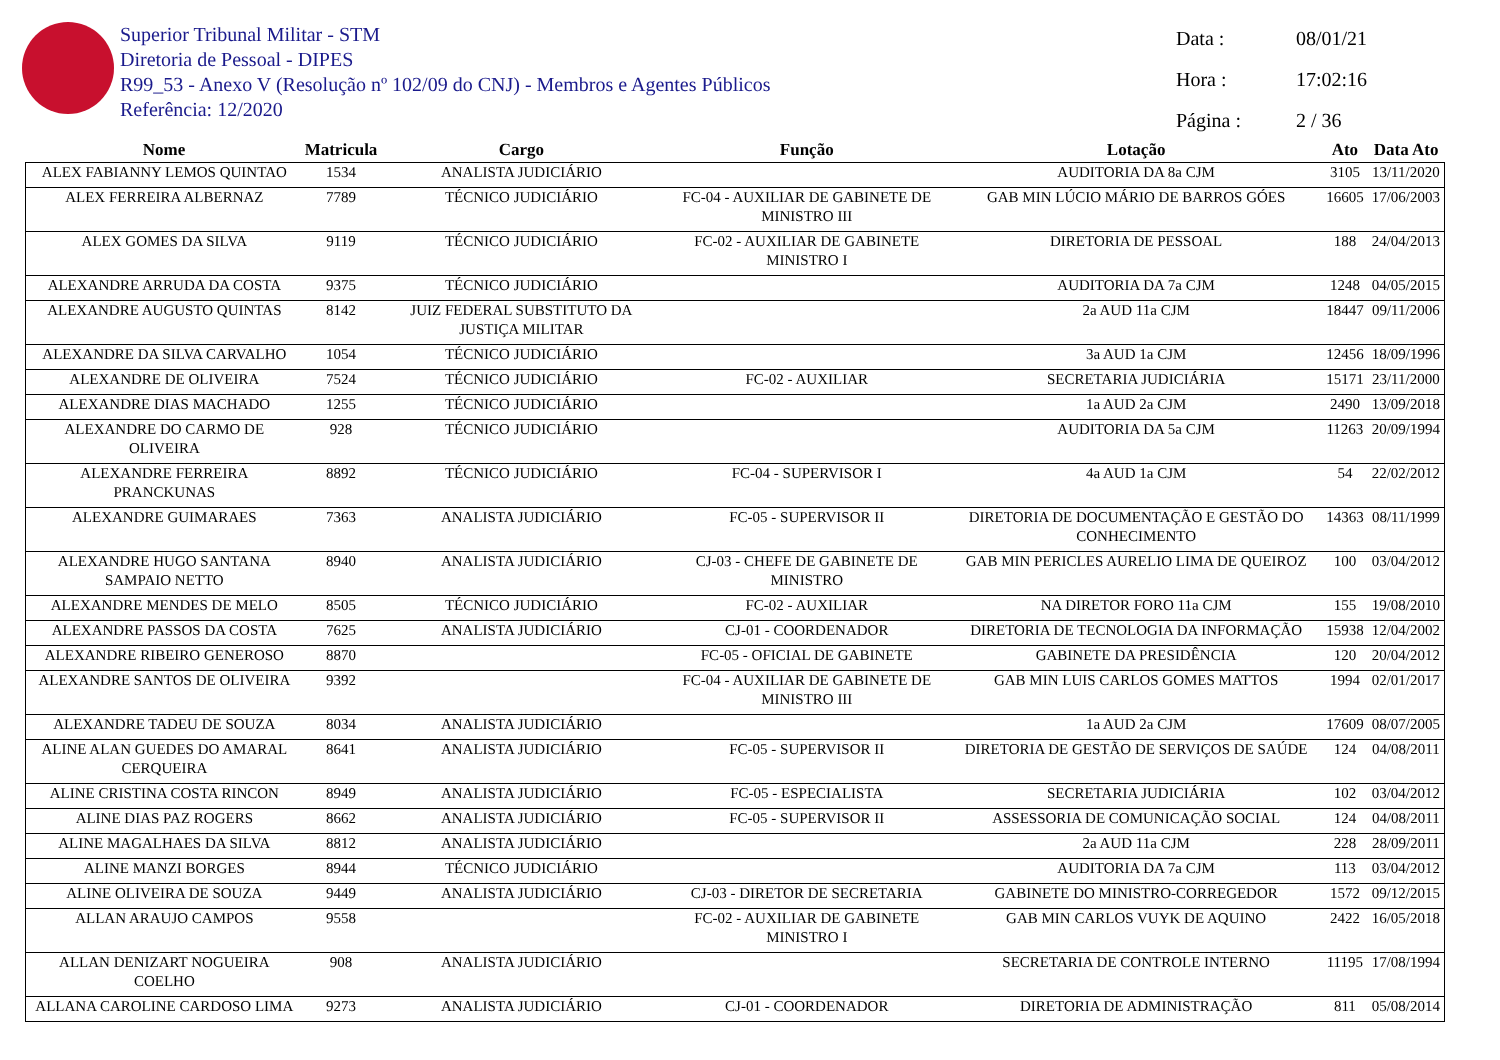Superior Tribunal Militar - STM
Diretoria de Pessoal - DIPES
R99_53 - Anexo V (Resolução nº 102/09 do CNJ) - Membros e Agentes Públicos
Referência: 12/2020
Data : 08/01/21
Hora : 17:02:16
Página : 2 / 36
| Nome | Matricula | Cargo | Função | Lotação | Ato | Data Ato |
| --- | --- | --- | --- | --- | --- | --- |
| ALEX FABIANNY LEMOS QUINTAO | 1534 | ANALISTA JUDICIÁRIO | | AUDITORIA DA 8a CJM | 3105 | 13/11/2020 |
| ALEX FERREIRA ALBERNAZ | 7789 | TÉCNICO JUDICIÁRIO | FC-04 - AUXILIAR DE GABINETE DE MINISTRO III | GAB MIN LÚCIO MÁRIO DE BARROS GÓES | 16605 | 17/06/2003 |
| ALEX GOMES DA SILVA | 9119 | TÉCNICO JUDICIÁRIO | FC-02 - AUXILIAR DE GABINETE MINISTRO I | DIRETORIA DE PESSOAL | 188 | 24/04/2013 |
| ALEXANDRE ARRUDA DA COSTA | 9375 | TÉCNICO JUDICIÁRIO | | AUDITORIA DA 7a CJM | 1248 | 04/05/2015 |
| ALEXANDRE AUGUSTO QUINTAS | 8142 | JUIZ FEDERAL SUBSTITUTO DA JUSTIÇA MILITAR | | 2a AUD 11a CJM | 18447 | 09/11/2006 |
| ALEXANDRE DA SILVA CARVALHO | 1054 | TÉCNICO JUDICIÁRIO | | 3a AUD 1a CJM | 12456 | 18/09/1996 |
| ALEXANDRE DE OLIVEIRA | 7524 | TÉCNICO JUDICIÁRIO | FC-02 - AUXILIAR | SECRETARIA JUDICIÁRIA | 15171 | 23/11/2000 |
| ALEXANDRE DIAS MACHADO | 1255 | TÉCNICO JUDICIÁRIO | | 1a AUD 2a CJM | 2490 | 13/09/2018 |
| ALEXANDRE DO CARMO DE OLIVEIRA | 928 | TÉCNICO JUDICIÁRIO | | AUDITORIA DA 5a CJM | 11263 | 20/09/1994 |
| ALEXANDRE FERREIRA PRANCKUNAS | 8892 | TÉCNICO JUDICIÁRIO | FC-04 - SUPERVISOR I | 4a AUD 1a CJM | 54 | 22/02/2012 |
| ALEXANDRE GUIMARAES | 7363 | ANALISTA JUDICIÁRIO | FC-05 - SUPERVISOR II | DIRETORIA DE DOCUMENTAÇÃO E GESTÃO DO CONHECIMENTO | 14363 | 08/11/1999 |
| ALEXANDRE HUGO SANTANA SAMPAIO NETTO | 8940 | ANALISTA JUDICIÁRIO | CJ-03 - CHEFE DE GABINETE DE MINISTRO | GAB MIN PERICLES AURELIO LIMA DE QUEIROZ | 100 | 03/04/2012 |
| ALEXANDRE MENDES DE MELO | 8505 | TÉCNICO JUDICIÁRIO | FC-02 - AUXILIAR | NA DIRETOR FORO 11a CJM | 155 | 19/08/2010 |
| ALEXANDRE PASSOS DA COSTA | 7625 | ANALISTA JUDICIÁRIO | CJ-01 - COORDENADOR | DIRETORIA DE TECNOLOGIA DA INFORMAÇÃO | 15938 | 12/04/2002 |
| ALEXANDRE RIBEIRO GENEROSO | 8870 | | FC-05 - OFICIAL DE GABINETE | GABINETE DA PRESIDÊNCIA | 120 | 20/04/2012 |
| ALEXANDRE SANTOS DE OLIVEIRA | 9392 | | FC-04 - AUXILIAR DE GABINETE DE MINISTRO III | GAB MIN LUIS CARLOS GOMES MATTOS | 1994 | 02/01/2017 |
| ALEXANDRE TADEU DE SOUZA | 8034 | ANALISTA JUDICIÁRIO | | 1a AUD 2a CJM | 17609 | 08/07/2005 |
| ALINE ALAN GUEDES DO AMARAL CERQUEIRA | 8641 | ANALISTA JUDICIÁRIO | FC-05 - SUPERVISOR II | DIRETORIA DE GESTÃO DE SERVIÇOS DE SAÚDE | 124 | 04/08/2011 |
| ALINE CRISTINA COSTA RINCON | 8949 | ANALISTA JUDICIÁRIO | FC-05 - ESPECIALISTA | SECRETARIA JUDICIÁRIA | 102 | 03/04/2012 |
| ALINE DIAS PAZ ROGERS | 8662 | ANALISTA JUDICIÁRIO | FC-05 - SUPERVISOR II | ASSESSORIA DE COMUNICAÇÃO SOCIAL | 124 | 04/08/2011 |
| ALINE MAGALHAES DA SILVA | 8812 | ANALISTA JUDICIÁRIO | | 2a AUD 11a CJM | 228 | 28/09/2011 |
| ALINE MANZI BORGES | 8944 | TÉCNICO JUDICIÁRIO | | AUDITORIA DA 7a CJM | 113 | 03/04/2012 |
| ALINE OLIVEIRA DE SOUZA | 9449 | ANALISTA JUDICIÁRIO | CJ-03 - DIRETOR DE SECRETARIA | GABINETE DO MINISTRO-CORREGEDOR | 1572 | 09/12/2015 |
| ALLAN ARAUJO CAMPOS | 9558 | | FC-02 - AUXILIAR DE GABINETE MINISTRO I | GAB MIN CARLOS VUYK DE AQUINO | 2422 | 16/05/2018 |
| ALLAN DENIZART NOGUEIRA COELHO | 908 | ANALISTA JUDICIÁRIO | | SECRETARIA DE CONTROLE INTERNO | 11195 | 17/08/1994 |
| ALLANA CAROLINE CARDOSO LIMA | 9273 | ANALISTA JUDICIÁRIO | CJ-01 - COORDENADOR | DIRETORIA DE ADMINISTRAÇÃO | 811 | 05/08/2014 |